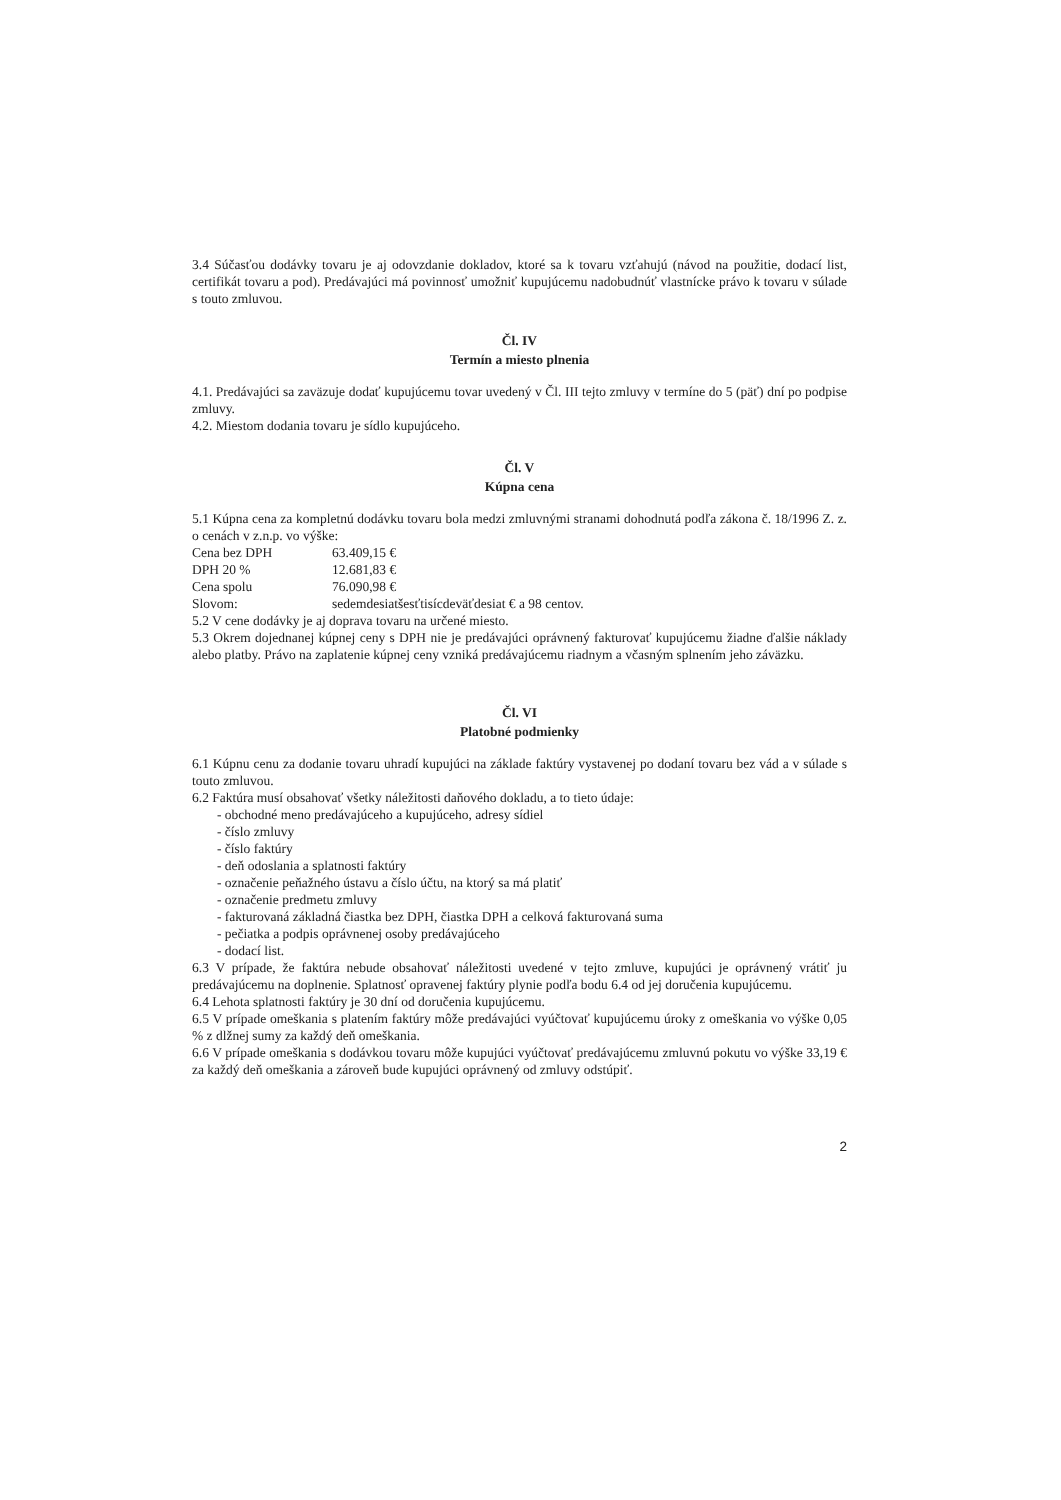3.4 Súčasťou dodávky tovaru je aj odovzdanie dokladov, ktoré sa k tovaru vzťahujú (návod na použitie, dodací list, certifikát tovaru a pod). Predávajúci má povinnosť umožniť kupujúcemu nadobudnúť vlastnícke právo k tovaru v súlade s touto zmluvou.
Čl. IV
Termín a miesto plnenia
4.1. Predávajúci sa zaväzuje dodať kupujúcemu tovar uvedený v Čl. III tejto zmluvy v termíne do 5 (päť) dní po podpise zmluvy.
4.2. Miestom dodania tovaru je sídlo kupujúceho.
Čl. V
Kúpna cena
5.1 Kúpna cena za kompletnú dodávku tovaru bola medzi zmluvnými stranami dohodnutá podľa zákona č. 18/1996 Z. z. o cenách v z.n.p. vo výške:
Cena bez DPH 63.409,15 €
DPH 20 % 12.681,83 €
Cena spolu 76.090,98 €
Slovom: sedemdesiatšesťtisícdeväťdesiat € a 98 centov.
5.2 V cene dodávky je aj doprava tovaru na určené miesto.
5.3 Okrem dojednanej kúpnej ceny s DPH nie je predávajúci oprávnený fakturovať kupujúcemu žiadne ďalšie náklady alebo platby. Právo na zaplatenie kúpnej ceny vzniká predávajúcemu riadnym a včasným splnením jeho záväzku.
Čl. VI
Platobné podmienky
6.1 Kúpnu cenu za dodanie tovaru uhradí kupujúci na základe faktúry vystavenej po dodaní tovaru bez vád a v súlade s touto zmluvou.
6.2 Faktúra musí obsahovať všetky náležitosti daňového dokladu, a to tieto údaje:
- obchodné meno predávajúceho a kupujúceho, adresy sídiel
- číslo zmluvy
- číslo faktúry
- deň odoslania a splatnosti faktúry
- označenie peňažného ústavu a číslo účtu, na ktorý sa má platiť
- označenie predmetu zmluvy
- fakturovaná základná čiastka bez DPH, čiastka DPH a celková fakturovaná suma
- pečiatka a podpis oprávnenej osoby predávajúceho
- dodací list.
6.3 V prípade, že faktúra nebude obsahovať náležitosti uvedené v tejto zmluve, kupujúci je oprávnený vrátiť ju predávajúcemu na doplnenie. Splatnosť opravenej faktúry plynie podľa bodu 6.4 od jej doručenia kupujúcemu.
6.4 Lehota splatnosti faktúry je 30 dní od doručenia kupujúcemu.
6.5 V prípade omeškania s platením faktúry môže predávajúci vyúčtovať kupujúcemu úroky z omeškania vo výške 0,05 % z dlžnej sumy za každý deň omeškania.
6.6 V prípade omeškania s dodávkou tovaru môže kupujúci vyúčtovať predávajúcemu zmluvnú pokutu vo výške 33,19 € za každý deň omeškania a zároveň bude kupujúci oprávnený od zmluvy odstúpiť.
2